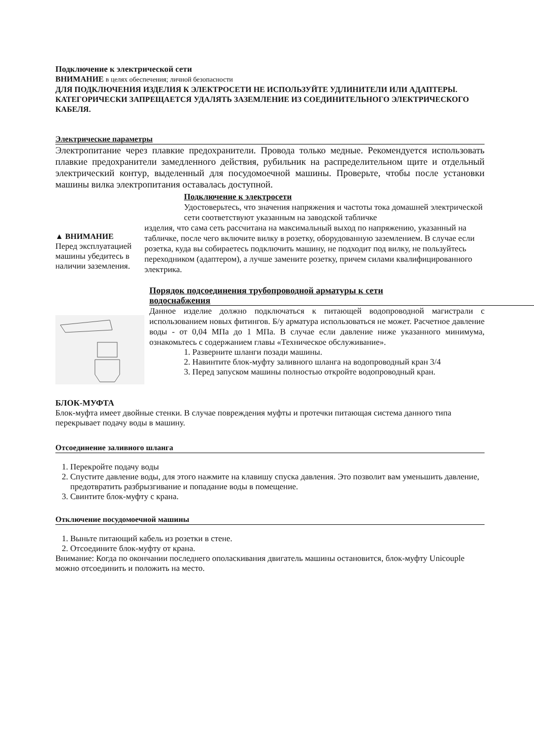Подключение к электрической сети
ВНИМАНИЕ в целях обеспечения; личной безопасности
ДЛЯ ПОДКЛЮЧЕНИЯ ИЗДЕЛИЯ К ЭЛЕКТРОСЕТИ НЕ ИСПОЛЬЗУЙТЕ УДЛИНИТЕЛИ ИЛИ АДАПТЕРЫ. КАТЕГОРИЧЕСКИ ЗАПРЕЩАЕТСЯ УДАЛЯТЬ ЗАЗЕМЛЕНИЕ ИЗ СОЕДИНИТЕЛЬНОГО ЭЛЕКТРИЧЕСКОГО КАБЕЛЯ.
Электрические параметры
Электропитание через плавкие предохранители. Провода только медные. Рекомендуется использовать плавкие предохранители замедленного действия, рубильник на распределительном щите и отдельный электрический контур, выделенный для посудомоечной машины. Проверьте, чтобы после установки машины вилка электропитания оставалась доступной.
▲ ВНИМАНИЕ
Перед эксплуатацией машины убедитесь в наличии заземления.
Подключение к электросети
Удостоверьтесь, что значения напряжения и частоты тока домашней электрической сети соответствуют указанным на заводской табличке
изделия, что сама сеть рассчитана на максимальный выход по напряжению, указанный на табличке, после чего включите вилку в розетку, оборудованную заземлением. В случае если розетка, куда вы собираетесь подключить машину, не подходит под вилку, не пользуйтесь переходником (адаптером), а лучше замените розетку, причем силами квалифицированного электрика.
Порядок подсоединения трубопроводной арматуры к сети
водоснабжения
Данное изделие должно подключаться к питающей водопроводной магистрали с использованием новых фитингов. Б/у арматура использоваться не может. Расчетное давление воды - от 0,04 МПа до 1 МПа. В случае если давление ниже указанного минимума, ознакомьтесь с содержанием главы «Техническое обслуживание».
1. Разверните шланги позади машины.
2. Навинтите блок-муфту заливного шланга на водопроводный кран 3/4
3. Перед запуском машины полностью откройте водопроводный кран.
БЛОК-МУФТА
Блок-муфта имеет двойные стенки. В случае повреждения муфты и протечки питающая система данного типа перекрывает подачу воды в машину.
Отсоединение заливного шланга
1. Перекройте подачу воды
2. Спустите давление воды, для этого нажмите на клавишу спуска давления. Это позволит вам уменьшить давление, предотвратить разбрызгивание и попадание воды в помещение.
3. Свинтите блок-муфту с крана.
Отключение посудомоечной машины
1. Выньте питающий кабель из розетки в стене.
2. Отсоедините блок-муфту от крана.
Внимание: Когда по окончании последнего ополаскивания двигатель машины остановится, блок-муфту Unicouple можно отсоединить и положить на место.